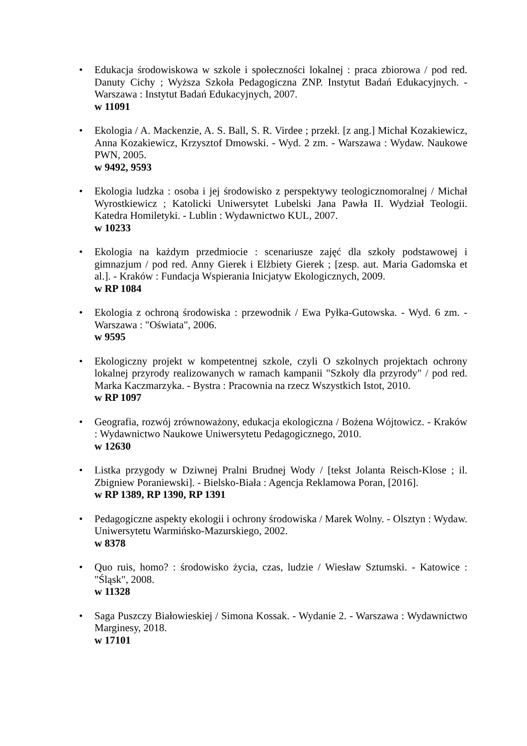• Edukacja środowiskowa w szkole i społeczności lokalnej : praca zbiorowa / pod red. Danuty Cichy ; Wyższa Szkoła Pedagogiczna ZNP. Instytut Badań Edukacyjnych. - Warszawa : Instytut Badań Edukacyjnych, 2007.
w 11091
• Ekologia / A. Mackenzie, A. S. Ball, S. R. Virdee ; przekł. [z ang.] Michał Kozakiewicz, Anna Kozakiewicz, Krzysztof Dmowski. - Wyd. 2 zm. - Warszawa : Wydaw. Naukowe PWN, 2005.
w 9492, 9593
• Ekologia ludzka : osoba i jej środowisko z perspektywy teologicznomoralnej / Michał Wyrostkiewicz ; Katolicki Uniwersytet Lubelski Jana Pawła II. Wydział Teologii. Katedra Homiletyki. - Lublin : Wydawnictwo KUL, 2007.
w 10233
• Ekologia na każdym przedmiocie : scenariusze zajęć dla szkoły podstawowej i gimnazjum / pod red. Anny Gierek i Elżbiety Gierek ; [zesp. aut. Maria Gadomska et al.]. - Kraków : Fundacja Wspierania Inicjatyw Ekologicznych, 2009.
w RP 1084
• Ekologia z ochroną środowiska : przewodnik / Ewa Pyłka-Gutowska. - Wyd. 6 zm. - Warszawa : "Oświata", 2006.
w 9595
• Ekologiczny projekt w kompetentnej szkole, czyli O szkolnych projektach ochrony lokalnej przyrody realizowanych w ramach kampanii "Szkoły dla przyrody" / pod red. Marka Kaczmarzyka. - Bystra : Pracownia na rzecz Wszystkich Istot, 2010.
w RP 1097
• Geografia, rozwój zrównoważony, edukacja ekologiczna / Bożena Wójtowicz. - Kraków : Wydawnictwo Naukowe Uniwersytetu Pedagogicznego, 2010.
w 12630
• Listka przygody w Dziwnej Pralni Brudnej Wody / [tekst Jolanta Reisch-Klose ; il. Zbigniew Poraniewski]. - Bielsko-Biała : Agencja Reklamowa Poran, [2016].
w RP 1389, RP 1390, RP 1391
• Pedagogiczne aspekty ekologii i ochrony środowiska / Marek Wolny. - Olsztyn : Wydaw. Uniwersytetu Warmińsko-Mazurskiego, 2002.
w 8378
• Quo ruis, homo? : środowisko życia, czas, ludzie / Wiesław Sztumski. - Katowice : "Śląsk", 2008.
w 11328
• Saga Puszczy Białowieskiej / Simona Kossak. - Wydanie 2. - Warszawa : Wydawnictwo Marginesy, 2018.
w 17101